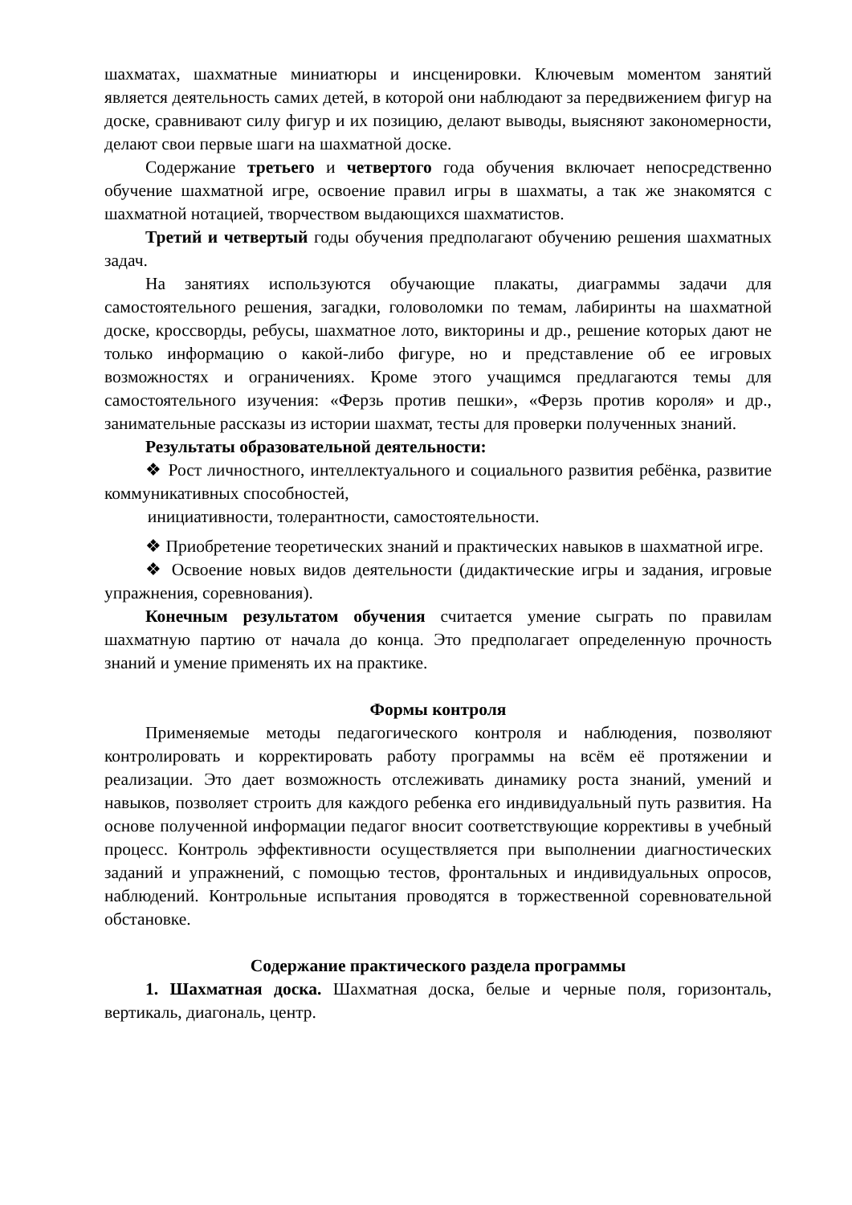шахматах, шахматные миниатюры и инсценировки. Ключевым моментом занятий является деятельность самих детей, в которой они наблюдают за передвижением фигур на доске, сравнивают силу фигур и их позицию, делают выводы, выясняют закономерности, делают свои первые шаги на шахматной доске.
Содержание третьего и четвертого года обучения включает непосредственно обучение шахматной игре, освоение правил игры в шахматы, а так же знакомятся с шахматной нотацией, творчеством выдающихся шахматистов.
Третий и четвертый годы обучения предполагают обучению решения шахматных задач.
На занятиях используются обучающие плакаты, диаграммы задачи для самостоятельного решения, загадки, головоломки по темам, лабиринты на шахматной доске, кроссворды, ребусы, шахматное лото, викторины и др., решение которых дают не только информацию о какой-либо фигуре, но и представление об ее игровых возможностях и ограничениях. Кроме этого учащимся предлагаются темы для самостоятельного изучения: «Ферзь против пешки», «Ферзь против короля» и др., занимательные рассказы из истории шахмат, тесты для проверки полученных знаний.
Результаты образовательной деятельности:
❖ Рост личностного, интеллектуального и социального развития ребёнка, развитие коммуникативных способностей,
инициативности, толерантности, самостоятельности.
❖ Приобретение теоретических знаний и практических навыков в шахматной игре.
❖ Освоение новых видов деятельности (дидактические игры и задания, игровые упражнения, соревнования).
Конечным результатом обучения считается умение сыграть по правилам шахматную партию от начала до конца. Это предполагает определенную прочность знаний и умение применять их на практике.
Формы контроля
Применяемые методы педагогического контроля и наблюдения, позволяют контролировать и корректировать работу программы на всём её протяжении и реализации. Это дает возможность отслеживать динамику роста знаний, умений и навыков, позволяет строить для каждого ребенка его индивидуальный путь развития. На основе полученной информации педагог вносит соответствующие коррективы в учебный процесс. Контроль эффективности осуществляется при выполнении диагностических заданий и упражнений, с помощью тестов, фронтальных и индивидуальных опросов, наблюдений. Контрольные испытания проводятся в торжественной соревновательной обстановке.
Содержание практического раздела программы
1. Шахматная доска. Шахматная доска, белые и черные поля, горизонталь, вертикаль, диагональ, центр.